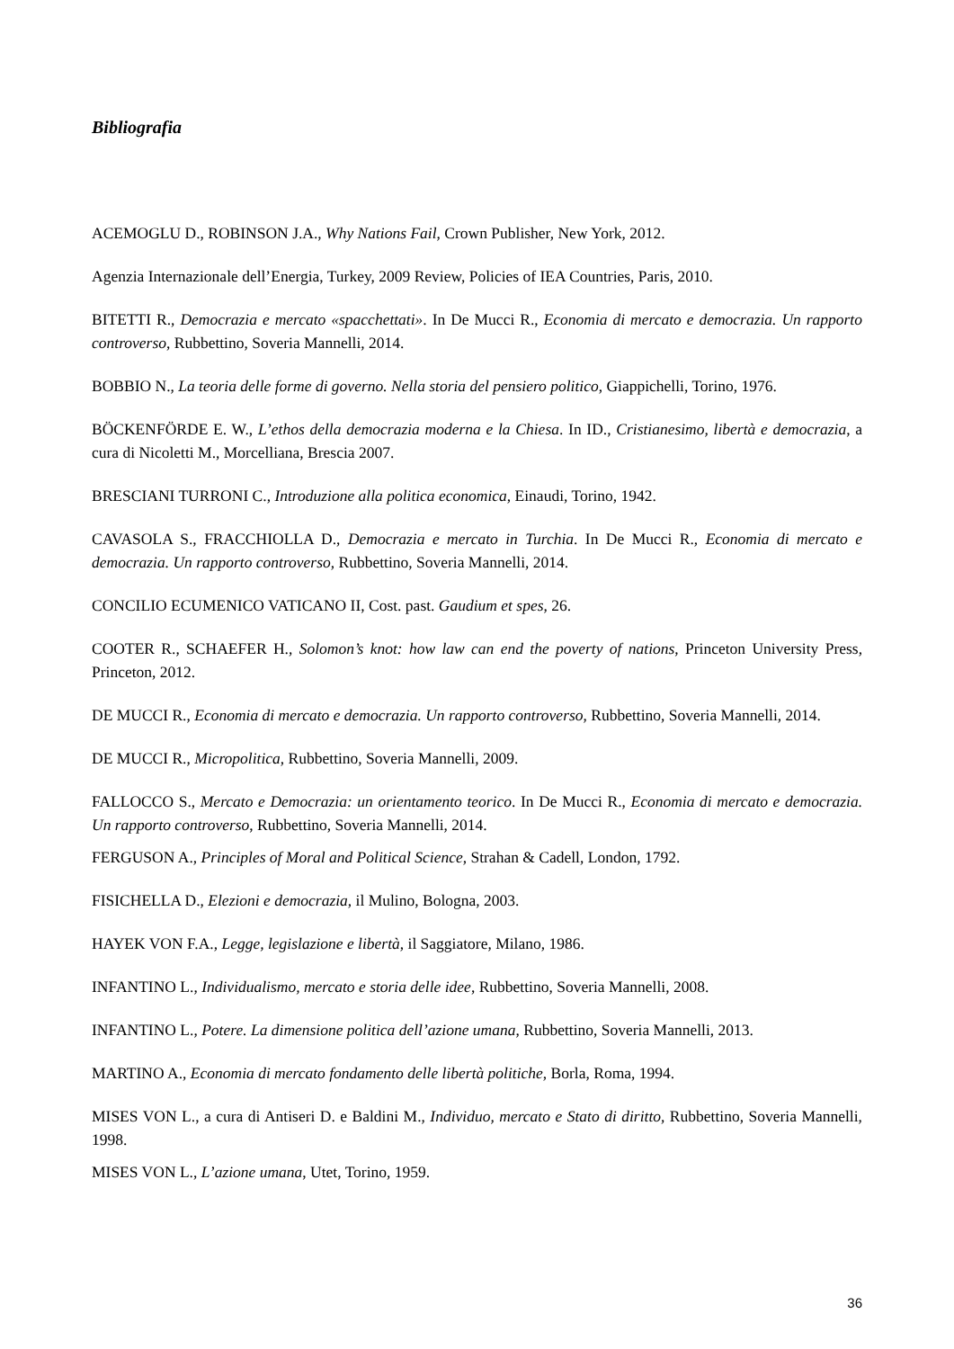Bibliografia
ACEMOGLU D., ROBINSON J.A., Why Nations Fail, Crown Publisher, New York, 2012.
Agenzia Internazionale dell’Energia, Turkey, 2009 Review, Policies of IEA Countries, Paris, 2010.
BITETTI R., Democrazia e mercato «spacchettati». In De Mucci R., Economia di mercato e democrazia. Un rapporto controverso, Rubbettino, Soveria Mannelli, 2014.
BOBBIO N., La teoria delle forme di governo. Nella storia del pensiero politico, Giappichelli, Torino, 1976.
BÖCKENFÖRDE E. W., L’ethos della democrazia moderna e la Chiesa. In ID., Cristianesimo, libertà e democrazia, a cura di Nicoletti M., Morcelliana, Brescia 2007.
BRESCIANI TURRONI C., Introduzione alla politica economica, Einaudi, Torino, 1942.
CAVASOLA S., FRACCHIOLLA D., Democrazia e mercato in Turchia. In De Mucci R., Economia di mercato e democrazia. Un rapporto controverso, Rubbettino, Soveria Mannelli, 2014.
CONCILIO ECUMENICO VATICANO II, Cost. past. Gaudium et spes, 26.
COOTER R., SCHAEFER H., Solomon’s knot: how law can end the poverty of nations, Princeton University Press, Princeton, 2012.
DE MUCCI R., Economia di mercato e democrazia. Un rapporto controverso, Rubbettino, Soveria Mannelli, 2014.
DE MUCCI R., Micropolitica, Rubbettino, Soveria Mannelli, 2009.
FALLOCCO S., Mercato e Democrazia: un orientamento teorico. In De Mucci R., Economia di mercato e democrazia. Un rapporto controverso, Rubbettino, Soveria Mannelli, 2014.
FERGUSON A., Principles of Moral and Political Science, Strahan & Cadell, London, 1792.
FISICHELLA D., Elezioni e democrazia, il Mulino, Bologna, 2003.
HAYEK VON F.A., Legge, legislazione e libertà, il Saggiatore, Milano, 1986.
INFANTINO L., Individualismo, mercato e storia delle idee, Rubbettino, Soveria Mannelli, 2008.
INFANTINO L., Potere. La dimensione politica dell’azione umana, Rubbettino, Soveria Mannelli, 2013.
MARTINO A., Economia di mercato fondamento delle libertà politiche, Borla, Roma, 1994.
MISES VON L., a cura di Antiseri D. e Baldini M., Individuo, mercato e Stato di diritto, Rubbettino, Soveria Mannelli, 1998.
MISES VON L., L’azione umana, Utet, Torino, 1959.
36